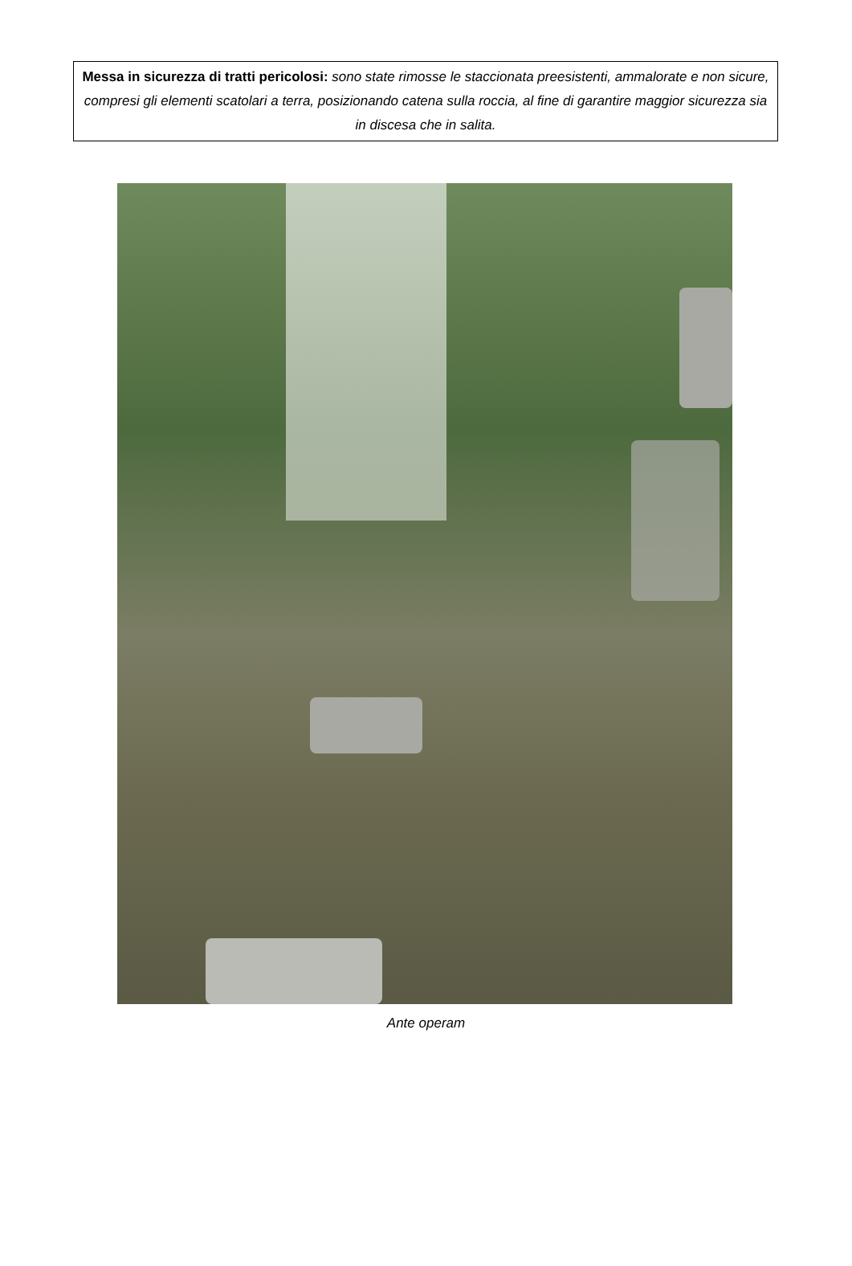Messa in sicurezza di tratti pericolosi: sono state rimosse le staccionata preesistenti, ammalorate e non sicure, compresi gli elementi scatolari a terra, posizionando catena sulla roccia, al fine di garantire maggior sicurezza sia in discesa che in salita.
Ante operam